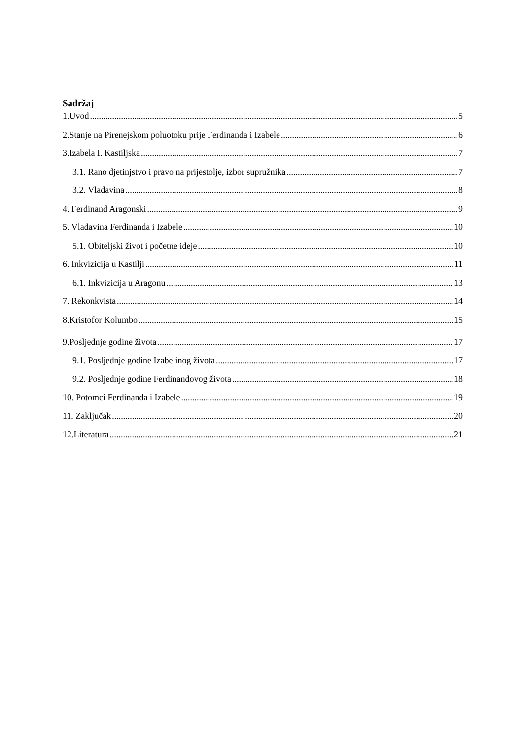Sadržaj
1.Uvod 5
2.Stanje na Pirenejskom poluotoku prije Ferdinanda i Izabele 6
3.Izabela I. Kastiljska 7
3.1. Rano djetinjstvo i pravo na prijestolje, izbor supružnika 7
3.2. Vladavina 8
4. Ferdinand Aragonski 9
5. Vladavina Ferdinanda i Izabele 10
5.1. Obiteljski život i početne ideje 10
6. Inkvizicija u Kastilji 11
6.1. Inkvizicija u Aragonu 13
7. Rekonkvista 14
8.Kristofor Kolumbo 15
9.Posljednje godine života 17
9.1. Posljednje godine Izabelinog života 17
9.2. Posljednje godine Ferdinandovog života 18
10. Potomci Ferdinanda i Izabele 19
11. Zaključak 20
12.Literatura 21